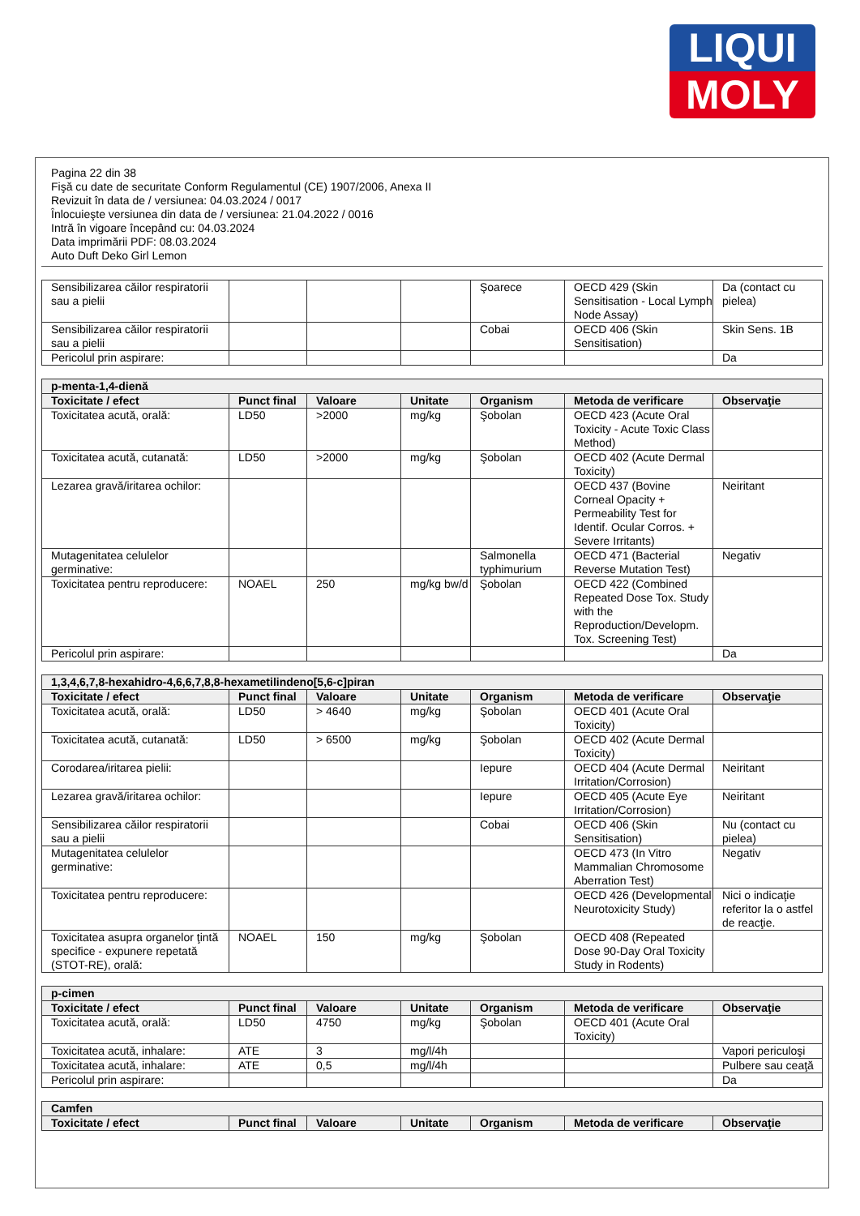LIQUI
MOLY
Pagina 22 din 38
Fişă cu date de securitate Conform Regulamentul (CE) 1907/2006, Anexa II
Revizuit în data de / versiunea: 04.03.2024 / 0017
Înlocuieşte versiunea din data de / versiunea: 21.04.2022 / 0016
Intră în vigoare începând cu: 04.03.2024
Data imprimării PDF: 08.03.2024
Auto Duft Deko Girl Lemon
| Sensibilizarea căilor respiratorii sau a pielii | | | | Şoarece | OECD 429 (Skin Sensitisation - Local Lymph Node Assay) | Da (contact cu pielea) |
| Sensibilizarea căilor respiratorii sau a pielii | | | | Cobai | OECD 406 (Skin Sensitisation) | Skin Sens. 1B |
| Pericolul prin aspirare: | | | | | | Da |
| p-menta-1,4-dienă | | | | | | |
| --- | --- | --- | --- | --- | --- | --- |
| Toxicitate / efect | Punct final | Valoare | Unitate | Organism | Metoda de verificare | Observaţie |
| Toxicitatea acută, orală: | LD50 | >2000 | mg/kg | Şobolan | OECD 423 (Acute Oral Toxicity - Acute Toxic Class Method) | |
| Toxicitatea acută, cutanată: | LD50 | >2000 | mg/kg | Şobolan | OECD 402 (Acute Dermal Toxicity) | |
| Lezarea gravă/iritarea ochilor: | | | | | OECD 437 (Bovine Corneal Opacity + Permeability Test for Identif. Ocular Corros. + Severe Irritants) | Neiritant |
| Mutagenitatea celulelor germinative: | | | | Salmonella typhimurium | OECD 471 (Bacterial Reverse Mutation Test) | Negativ |
| Toxicitatea pentru reproducere: | NOAEL | 250 | mg/kg bw/d | Şobolan | OECD 422 (Combined Repeated Dose Tox. Study with the Reproduction/Developm. Tox. Screening Test) | |
| Pericolul prin aspirare: | | | | | | Da |
| 1,3,4,6,7,8-hexahidro-4,6,6,7,8,8-hexametilindeno[5,6-c]piran | | | | | | |
| --- | --- | --- | --- | --- | --- | --- |
| Toxicitate / efect | Punct final | Valoare | Unitate | Organism | Metoda de verificare | Observaţie |
| Toxicitatea acută, orală: | LD50 | > 4640 | mg/kg | Şobolan | OECD 401 (Acute Oral Toxicity) | |
| Toxicitatea acută, cutanată: | LD50 | > 6500 | mg/kg | Şobolan | OECD 402 (Acute Dermal Toxicity) | |
| Corodarea/iritarea pielii: | | | | Iepure | OECD 404 (Acute Dermal Irritation/Corrosion) | Neiritant |
| Lezarea gravă/iritarea ochilor: | | | | Iepure | OECD 405 (Acute Eye Irritation/Corrosion) | Neiritant |
| Sensibilizarea căilor respiratorii sau a pielii | | | | Cobai | OECD 406 (Skin Sensitisation) | Nu (contact cu pielea) |
| Mutagenitatea celulelor germinative: | | | | | OECD 473 (In Vitro Mammalian Chromosome Aberration Test) | Negativ |
| Toxicitatea pentru reproducere: | | | | | OECD 426 (Developmental Neurotoxicity Study) | Nici o indicaţie referitor la o astfel de reacţie. |
| Toxicitatea asupra organelor ţintă specifice - expunere repetată (STOT-RE), orală: | NOAEL | 150 | mg/kg | Şobolan | OECD 408 (Repeated Dose 90-Day Oral Toxicity Study in Rodents) | |
| p-cimen | | | | | | |
| --- | --- | --- | --- | --- | --- | --- |
| Toxicitate / efect | Punct final | Valoare | Unitate | Organism | Metoda de verificare | Observaţie |
| Toxicitatea acută, orală: | LD50 | 4750 | mg/kg | Şobolan | OECD 401 (Acute Oral Toxicity) | |
| Toxicitatea acută, inhalare: | ATE | 3 | mg/l/4h | | | Vapori periculoşi |
| Toxicitatea acută, inhalare: | ATE | 0,5 | mg/l/4h | | | Pulbere sau ceaţă |
| Pericolul prin aspirare: | | | | | | Da |
| Camfen | | | | | | |
| --- | --- | --- | --- | --- | --- | --- |
| Toxicitate / efect | Punct final | Valoare | Unitate | Organism | Metoda de verificare | Observaţie |